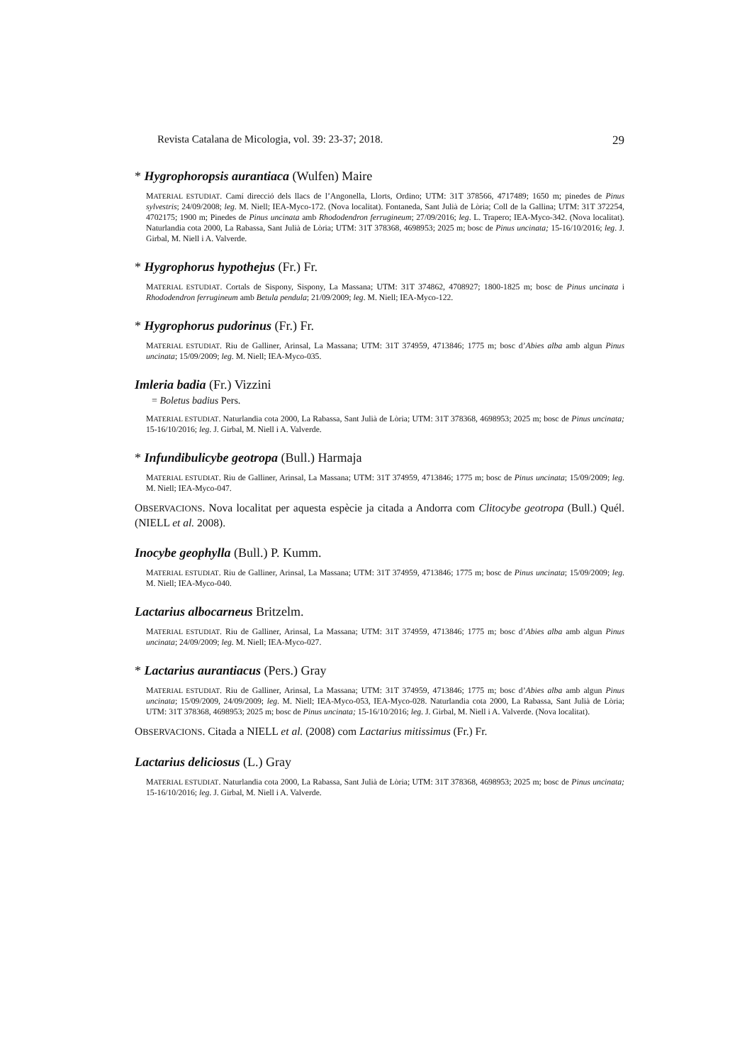Revista Catalana de Micologia, vol. 39: 23-37; 2018. 29
* Hygrophoropsis aurantiaca (Wulfen) Maire
MATERIAL ESTUDIAT. Camí direcció dels llacs de l’Angonella, Llorts, Ordino; UTM: 31T 378566, 4717489; 1650 m; pinedes de Pinus sylvestris; 24/09/2008; leg. M. Niell; IEA-Myco-172. (Nova localitat). Fontaneda, Sant Julià de Lòria; Coll de la Gallina; UTM: 31T 372254, 4702175; 1900 m; Pinedes de Pinus uncinata amb Rhododendron ferrugineum; 27/09/2016; leg. L. Trapero; IEA-Myco-342. (Nova localitat). Naturlandia cota 2000, La Rabassa, Sant Julià de Lòria; UTM: 31T 378368, 4698953; 2025 m; bosc de Pinus uncinata; 15-16/10/2016; leg. J. Girbal, M. Niell i A. Valverde.
* Hygrophorus hypothejus (Fr.) Fr.
MATERIAL ESTUDIAT. Cortals de Sispony, Sispony, La Massana; UTM: 31T 374862, 4708927; 1800-1825 m; bosc de Pinus uncinata i Rhododendron ferrugineum amb Betula pendula; 21/09/2009; leg. M. Niell; IEA-Myco-122.
* Hygrophorus pudorinus (Fr.) Fr.
MATERIAL ESTUDIAT. Riu de Galliner, Arinsal, La Massana; UTM: 31T 374959, 4713846; 1775 m; bosc d’Abies alba amb algun Pinus uncinata; 15/09/2009; leg. M. Niell; IEA-Myco-035.
Imleria badia (Fr.) Vizzini
= Boletus badius Pers.
MATERIAL ESTUDIAT. Naturlandia cota 2000, La Rabassa, Sant Julià de Lòria; UTM: 31T 378368, 4698953; 2025 m; bosc de Pinus uncinata; 15-16/10/2016; leg. J. Girbal, M. Niell i A. Valverde.
* Infundibulicybe geotropa (Bull.) Harmaja
MATERIAL ESTUDIAT. Riu de Galliner, Arinsal, La Massana; UTM: 31T 374959, 4713846; 1775 m; bosc de Pinus uncinata; 15/09/2009; leg. M. Niell; IEA-Myco-047.
OBSERVACIONS. Nova localitat per aquesta espècie ja citada a Andorra com Clitocybe geotropa (Bull.) Quél. (NIELL et al. 2008).
Inocybe geophylla (Bull.) P. Kumm.
MATERIAL ESTUDIAT. Riu de Galliner, Arinsal, La Massana; UTM: 31T 374959, 4713846; 1775 m; bosc de Pinus uncinata; 15/09/2009; leg. M. Niell; IEA-Myco-040.
Lactarius albocarneus Britzelm.
MATERIAL ESTUDIAT. Riu de Galliner, Arinsal, La Massana; UTM: 31T 374959, 4713846; 1775 m; bosc d’Abies alba amb algun Pinus uncinata; 24/09/2009; leg. M. Niell; IEA-Myco-027.
* Lactarius aurantiacus (Pers.) Gray
MATERIAL ESTUDIAT. Riu de Galliner, Arinsal, La Massana; UTM: 31T 374959, 4713846; 1775 m; bosc d’Abies alba amb algun Pinus uncinata; 15/09/2009, 24/09/2009; leg. M. Niell; IEA-Myco-053, IEA-Myco-028. Naturlandia cota 2000, La Rabassa, Sant Julià de Lòria; UTM: 31T 378368, 4698953; 2025 m; bosc de Pinus uncinata; 15-16/10/2016; leg. J. Girbal, M. Niell i A. Valverde. (Nova localitat).
OBSERVACIONS. Citada a NIELL et al. (2008) com Lactarius mitissimus (Fr.) Fr.
Lactarius deliciosus (L.) Gray
MATERIAL ESTUDIAT. Naturlandia cota 2000, La Rabassa, Sant Julià de Lòria; UTM: 31T 378368, 4698953; 2025 m; bosc de Pinus uncinata; 15-16/10/2016; leg. J. Girbal, M. Niell i A. Valverde.